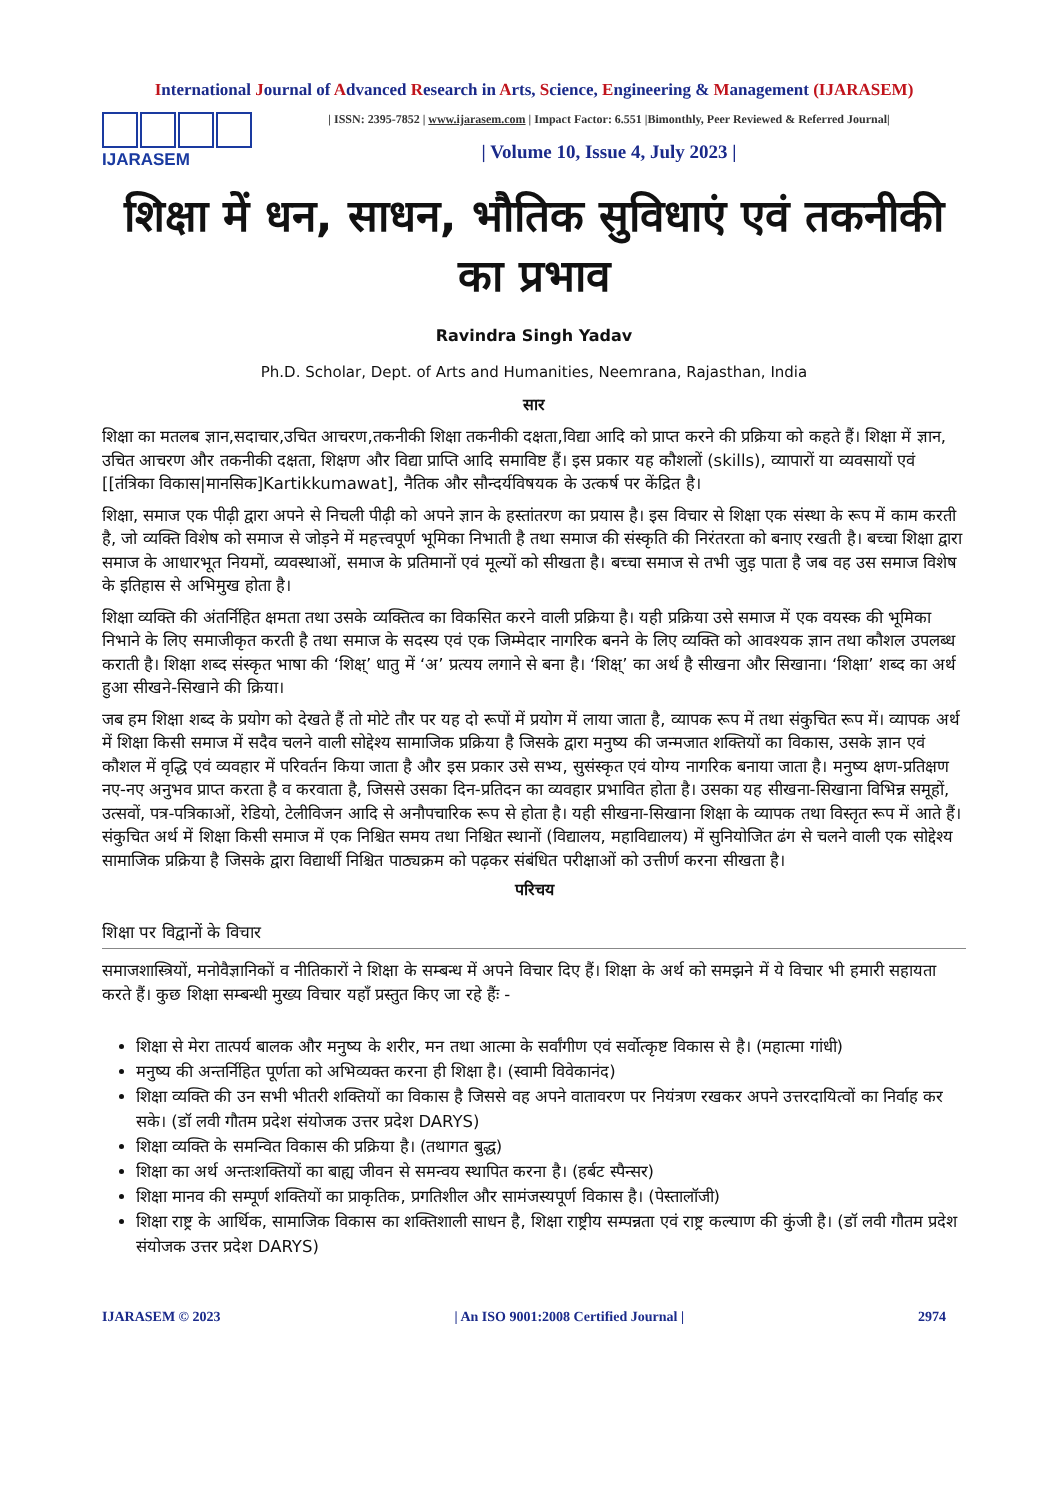International Journal of Advanced Research in Arts, Science, Engineering & Management (IJARASEM)
IJARASEM
| ISSN: 2395-7852 | www.ijarasem.com | Impact Factor: 6.551 |Bimonthly, Peer Reviewed & Referred Journal|
| Volume 10, Issue 4, July 2023 |
शिक्षा में धन, साधन, भौतिक सुविधाएं एवं तकनीकी का प्रभाव
Ravindra Singh Yadav
Ph.D. Scholar, Dept. of Arts and Humanities, Neemrana, Rajasthan, India
सार
शिक्षा का मतलब ज्ञान,सदाचार,उचित आचरण,तकनीकी शिक्षा तकनीकी दक्षता,विद्या आदि को प्राप्त करने की प्रक्रिया को कहते हैं। शिक्षा में ज्ञान, उचित आचरण और तकनीकी दक्षता, शिक्षण और विद्या प्राप्ति आदि समाविष्ट हैं। इस प्रकार यह कौशलों (skills), व्यापारों या व्यवसायों एवं [[तंत्रिका विकास|मानसिक]Kartikkumawat], नैतिक और सौन्दर्यविषयक के उत्कर्ष पर केंद्रित है।
शिक्षा, समाज एक पीढ़ी द्वारा अपने से निचली पीढ़ी को अपने ज्ञान के हस्तांतरण का प्रयास है। इस विचार से शिक्षा एक संस्था के रूप में काम करती है, जो व्यक्ति विशेष को समाज से जोड़ने में महत्त्वपूर्ण भूमिका निभाती है तथा समाज की संस्कृति की निरंतरता को बनाए रखती है। बच्चा शिक्षा द्वारा समाज के आधारभूत नियमों, व्यवस्थाओं, समाज के प्रतिमानों एवं मूल्यों को सीखता है। बच्चा समाज से तभी जुड़ पाता है जब वह उस समाज विशेष के इतिहास से अभिमुख होता है।
शिक्षा व्यक्ति की अंतर्निहित क्षमता तथा उसके व्यक्तित्व का विकसित करने वाली प्रक्रिया है। यही प्रक्रिया उसे समाज में एक वयस्क की भूमिका निभाने के लिए समाजीकृत करती है तथा समाज के सदस्य एवं एक जिम्मेदार नागरिक बनने के लिए व्यक्ति को आवश्यक ज्ञान तथा कौशल उपलब्ध कराती है। शिक्षा शब्द संस्कृत भाषा की ‘शिक्ष्’ धातु में ‘अ’ प्रत्यय लगाने से बना है। ‘शिक्ष्’ का अर्थ है सीखना और सिखाना। ‘शिक्षा’ शब्द का अर्थ हुआ सीखने-सिखाने की क्रिया।
जब हम शिक्षा शब्द के प्रयोग को देखते हैं तो मोटे तौर पर यह दो रूपों में प्रयोग में लाया जाता है, व्यापक रूप में तथा संकुचित रूप में। व्यापक अर्थ में शिक्षा किसी समाज में सदैव चलने वाली सोद्देश्य सामाजिक प्रक्रिया है जिसके द्वारा मनुष्य की जन्मजात शक्तियों का विकास, उसके ज्ञान एवं कौशल में वृद्धि एवं व्यवहार में परिवर्तन किया जाता है और इस प्रकार उसे सभ्य, सुसंस्कृत एवं योग्य नागरिक बनाया जाता है। मनुष्य क्षण-प्रतिक्षण नए-नए अनुभव प्राप्त करता है व करवाता है, जिससे उसका दिन-प्रतिदन का व्यवहार प्रभावित होता है। उसका यह सीखना-सिखाना विभिन्न समूहों, उत्सवों, पत्र-पत्रिकाओं, रेडियो, टेलीविजन आदि से अनौपचारिक रूप से होता है। यही सीखना-सिखाना शिक्षा के व्यापक तथा विस्तृत रूप में आते हैं। संकुचित अर्थ में शिक्षा किसी समाज में एक निश्चित समय तथा निश्चित स्थानों (विद्यालय, महाविद्यालय) में सुनियोजित ढंग से चलने वाली एक सोद्देश्य सामाजिक प्रक्रिया है जिसके द्वारा विद्यार्थी निश्चित पाठ्यक्रम को पढ़कर संबंधित परीक्षाओं को उत्तीर्ण करना सीखता है।
परिचय
शिक्षा पर विद्वानों के विचार
समाजशास्त्रियों, मनोवैज्ञानिकों व नीतिकारों ने शिक्षा के सम्बन्ध में अपने विचार दिए हैं। शिक्षा के अर्थ को समझने में ये विचार भी हमारी सहायता करते हैं। कुछ शिक्षा सम्बन्धी मुख्य विचार यहाँ प्रस्तुत किए जा रहे हैंः -
शिक्षा से मेरा तात्पर्य बालक और मनुष्य के शरीर, मन तथा आत्मा के सर्वांगीण एवं सर्वोत्कृष्ट विकास से है। (महात्मा गांधी)
मनुष्य की अन्तर्निहित पूर्णता को अभिव्यक्त करना ही शिक्षा है। (स्वामी विवेकानंद)
शिक्षा व्यक्ति की उन सभी भीतरी शक्तियों का विकास है जिससे वह अपने वातावरण पर नियंत्रण रखकर अपने उत्तरदायित्वों का निर्वाह कर सके। (डॉ लवी गौतम प्रदेश संयोजक उत्तर प्रदेश DARYS)
शिक्षा व्यक्ति के समन्वित विकास की प्रक्रिया है। (तथागत बुद्ध)
शिक्षा का अर्थ अन्तःशक्तियों का बाह्य जीवन से समन्वय स्थापित करना है। (हर्बट स्पैन्सर)
शिक्षा मानव की सम्पूर्ण शक्तियों का प्राकृतिक, प्रगतिशील और सामंजस्यपूर्ण विकास है। (पेस्तालॉजी)
शिक्षा राष्ट्र के आर्थिक, सामाजिक विकास का शक्तिशाली साधन है, शिक्षा राष्ट्रीय सम्पन्नता एवं राष्ट्र कल्याण की कुंजी है। (डॉ लवी गौतम प्रदेश संयोजक उत्तर प्रदेश DARYS)
IJARASEM © 2023 | An ISO 9001:2008 Certified Journal | 2974